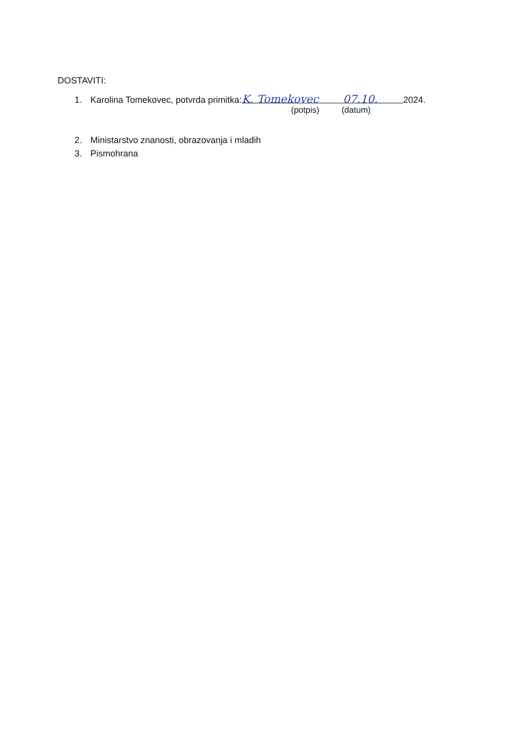DOSTAVITI:
1. Karolina Tomekovec, potvrda primitka: K. Tomekovec 07.10. 2024.
(potpis) (datum)
2. Ministarstvo znanosti, obrazovanja i mladih
3. Pismohrana